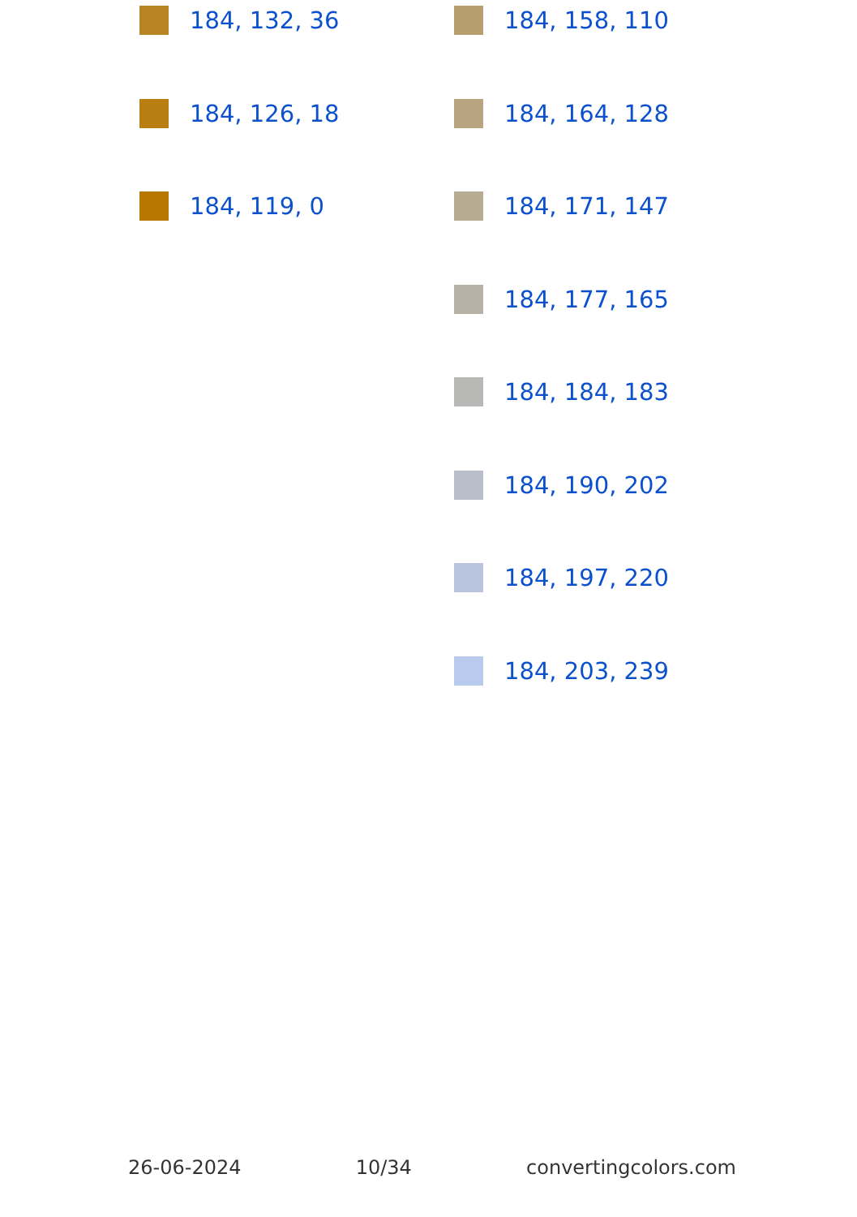184, 132, 36
184, 126, 18
184, 119, 0
184, 158, 110
184, 164, 128
184, 171, 147
184, 177, 165
184, 184, 183
184, 190, 202
184, 197, 220
184, 203, 239
26-06-2024 10/34 convertingcolors.com